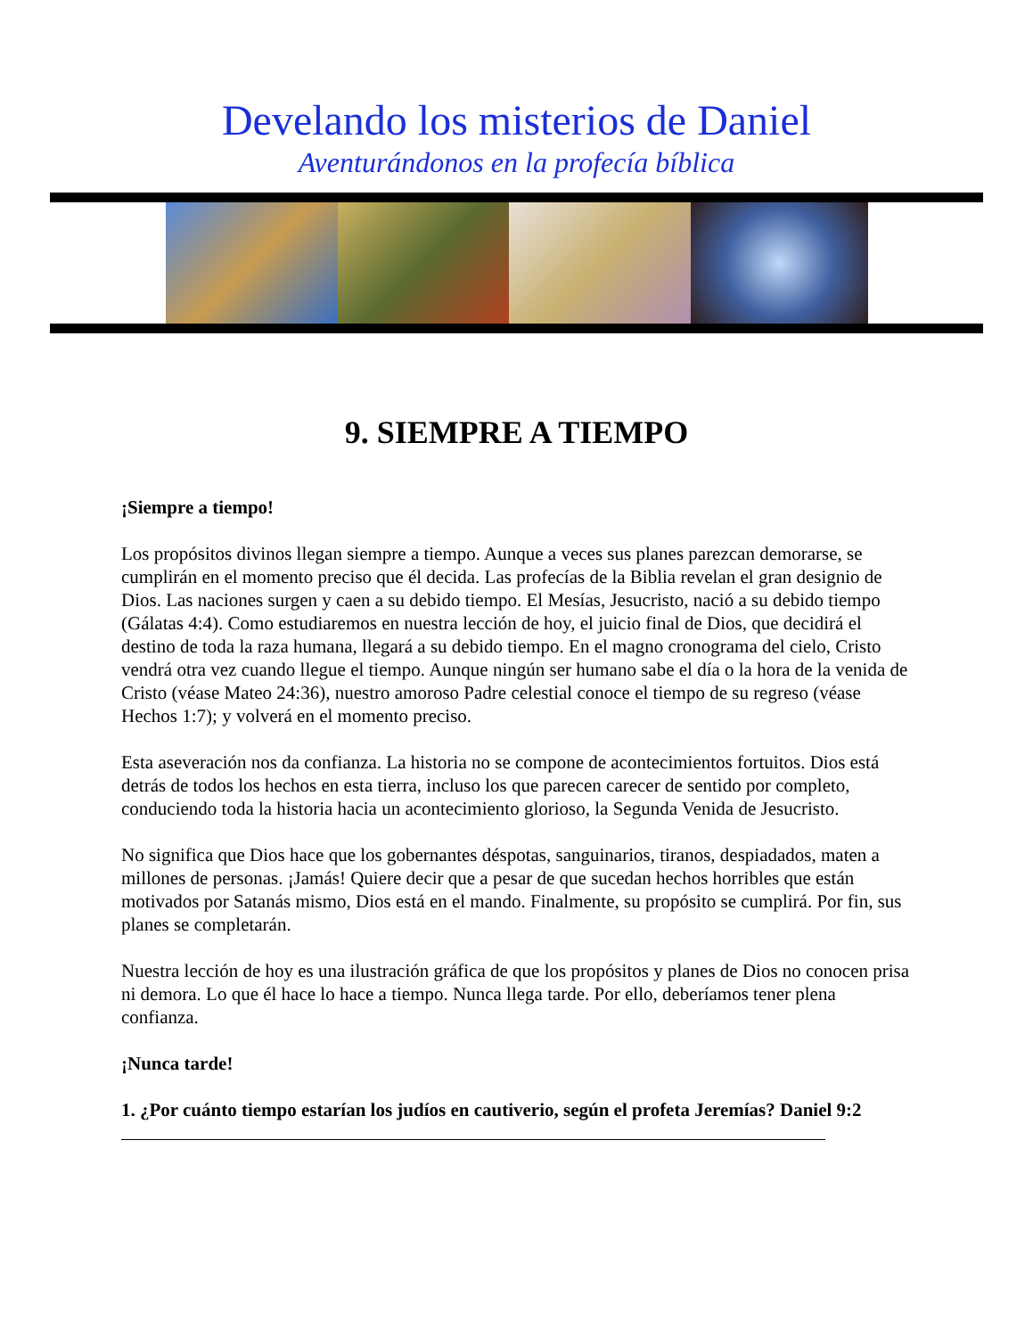Develando los misterios de Daniel
Aventurándonos en la profecía bíblica
9. SIEMPRE A TIEMPO
¡Siempre a tiempo!
Los propósitos divinos llegan siempre a tiempo. Aunque a veces sus planes parezcan demorarse, se cumplirán en el momento preciso que él decida. Las profecías de la Biblia revelan el gran designio de Dios. Las naciones surgen y caen a su debido tiempo. El Mesías, Jesucristo, nació a su debido tiempo (Gálatas 4:4). Como estudiaremos en nuestra lección de hoy, el juicio final de Dios, que decidirá el destino de toda la raza humana, llegará a su debido tiempo. En el magno cronograma del cielo, Cristo vendrá otra vez cuando llegue el tiempo. Aunque ningún ser humano sabe el día o la hora de la venida de Cristo (véase Mateo 24:36), nuestro amoroso Padre celestial conoce el tiempo de su regreso (véase Hechos 1:7); y volverá en el momento preciso.
Esta aseveración nos da confianza. La historia no se compone de acontecimientos fortuitos. Dios está detrás de todos los hechos en esta tierra, incluso los que parecen carecer de sentido por completo, conduciendo toda la historia hacia un acontecimiento glorioso, la Segunda Venida de Jesucristo.
No significa que Dios hace que los gobernantes déspotas, sanguinarios, tiranos, despiadados, maten a millones de personas. ¡Jamás! Quiere decir que a pesar de que sucedan hechos horribles que están motivados por Satanás mismo, Dios está en el mando. Finalmente, su propósito se cumplirá. Por fin, sus planes se completarán.
Nuestra lección de hoy es una ilustración gráfica de que los propósitos y planes de Dios no conocen prisa ni demora. Lo que él hace lo hace a tiempo. Nunca llega tarde. Por ello, deberíamos tener plena confianza.
¡Nunca tarde!
1. ¿Por cuánto tiempo estarían los judíos en cautiverio, según el profeta Jeremías? Daniel 9:2